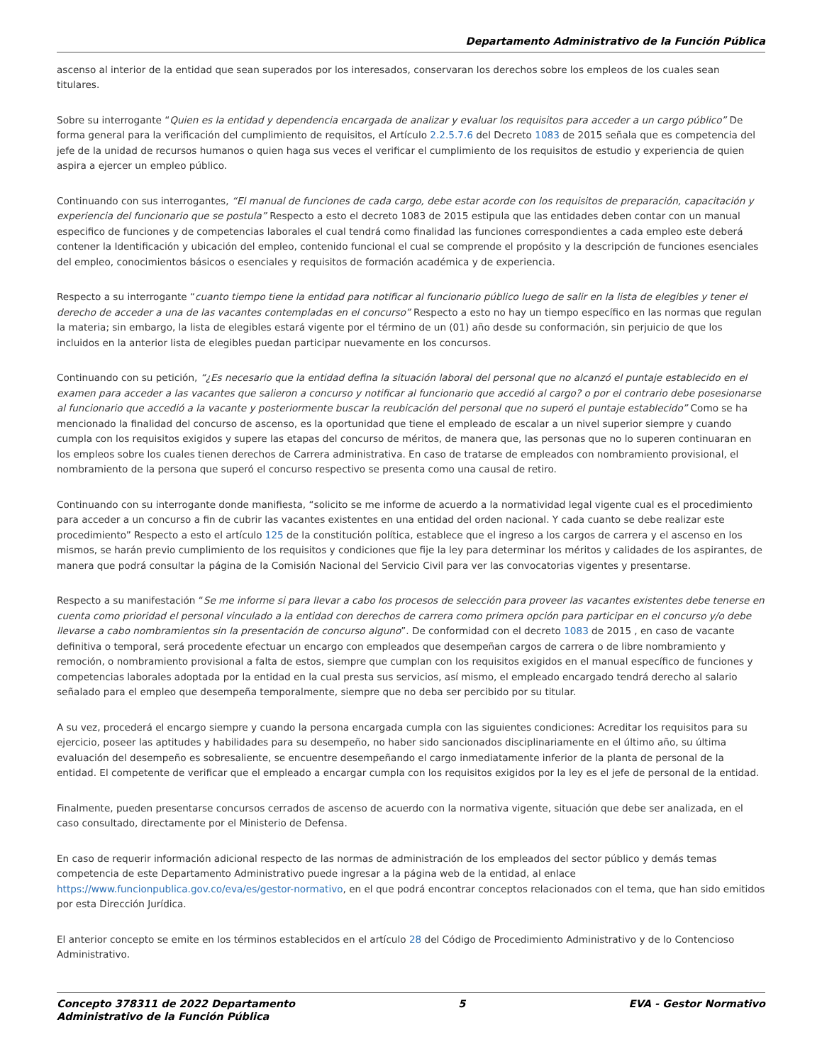Departamento Administrativo de la Función Pública
ascenso al interior de la entidad que sean superados por los interesados, conservaran los derechos sobre los empleos de los cuales sean titulares.
Sobre su interrogante “Quien es la entidad y dependencia encargada de analizar y evaluar los requisitos para acceder a un cargo público” De forma general para la verificación del cumplimiento de requisitos, el Artículo 2.2.5.7.6 del Decreto 1083 de 2015 señala que es competencia del jefe de la unidad de recursos humanos o quien haga sus veces el verificar el cumplimiento de los requisitos de estudio y experiencia de quien aspira a ejercer un empleo público.
Continuando con sus interrogantes, “El manual de funciones de cada cargo, debe estar acorde con los requisitos de preparación, capacitación y experiencia del funcionario que se postula” Respecto a esto el decreto 1083 de 2015 estipula que las entidades deben contar con un manual especifico de funciones y de competencias laborales el cual tendrá como finalidad las funciones correspondientes a cada empleo este deberá contener la Identificación y ubicación del empleo, contenido funcional el cual se comprende el propósito y la descripción de funciones esenciales del empleo, conocimientos básicos o esenciales y requisitos de formación académica y de experiencia.
Respecto a su interrogante “cuanto tiempo tiene la entidad para notificar al funcionario público luego de salir en la lista de elegibles y tener el derecho de acceder a una de las vacantes contempladas en el concurso” Respecto a esto no hay un tiempo específico en las normas que regulan la materia; sin embargo, la lista de elegibles estará vigente por el término de un (01) año desde su conformación, sin perjuicio de que los incluidos en la anterior lista de elegibles puedan participar nuevamente en los concursos.
Continuando con su petición, “¿Es necesario que la entidad defina la situación laboral del personal que no alcanzó el puntaje establecido en el examen para acceder a las vacantes que salieron a concurso y notificar al funcionario que accedió al cargo? o por el contrario debe posesionarse al funcionario que accedió a la vacante y posteriormente buscar la reubicación del personal que no superó el puntaje establecido” Como se ha mencionado la finalidad del concurso de ascenso, es la oportunidad que tiene el empleado de escalar a un nivel superior siempre y cuando cumpla con los requisitos exigidos y supere las etapas del concurso de méritos, de manera que, las personas que no lo superen continuaran en los empleos sobre los cuales tienen derechos de Carrera administrativa. En caso de tratarse de empleados con nombramiento provisional, el nombramiento de la persona que superó el concurso respectivo se presenta como una causal de retiro.
Continuando con su interrogante donde manifiesta, “solicito se me informe de acuerdo a la normatividad legal vigente cual es el procedimiento para acceder a un concurso a fin de cubrir las vacantes existentes en una entidad del orden nacional. Y cada cuanto se debe realizar este procedimiento” Respecto a esto el artículo 125 de la constitución política, establece que el ingreso a los cargos de carrera y el ascenso en los mismos, se harán previo cumplimiento de los requisitos y condiciones que fije la ley para determinar los méritos y calidades de los aspirantes, de manera que podrá consultar la página de la Comisión Nacional del Servicio Civil para ver las convocatorias vigentes y presentarse.
Respecto a su manifestación “Se me informe si para llevar a cabo los procesos de selección para proveer las vacantes existentes debe tenerse en cuenta como prioridad el personal vinculado a la entidad con derechos de carrera como primera opción para participar en el concurso y/o debe llevarse a cabo nombramientos sin la presentación de concurso alguno”. De conformidad con el decreto 1083 de 2015 , en caso de vacante definitiva o temporal, será procedente efectuar un encargo con empleados que desempeñan cargos de carrera o de libre nombramiento y remoción, o nombramiento provisional a falta de estos, siempre que cumplan con los requisitos exigidos en el manual específico de funciones y competencias laborales adoptada por la entidad en la cual presta sus servicios, así mismo, el empleado encargado tendrá derecho al salario señalado para el empleo que desempeña temporalmente, siempre que no deba ser percibido por su titular.
A su vez, procederá el encargo siempre y cuando la persona encargada cumpla con las siguientes condiciones: Acreditar los requisitos para su ejercicio, poseer las aptitudes y habilidades para su desempeño, no haber sido sancionados disciplinariamente en el último año, su última evaluación del desempeño es sobresaliente, se encuentre desempeñando el cargo inmediatamente inferior de la planta de personal de la entidad. El competente de verificar que el empleado a encargar cumpla con los requisitos exigidos por la ley es el jefe de personal de la entidad.
Finalmente, pueden presentarse concursos cerrados de ascenso de acuerdo con la normativa vigente, situación que debe ser analizada, en el caso consultado, directamente por el Ministerio de Defensa.
En caso de requerir información adicional respecto de las normas de administración de los empleados del sector público y demás temas competencia de este Departamento Administrativo puede ingresar a la página web de la entidad, al enlace https://www.funcionpublica.gov.co/eva/es/gestor-normativo, en el que podrá encontrar conceptos relacionados con el tema, que han sido emitidos por esta Dirección Jurídica.
El anterior concepto se emite en los términos establecidos en el artículo 28 del Código de Procedimiento Administrativo y de lo Contencioso Administrativo.
Concepto 378311 de 2022 Departamento
Administrativo de la Función Pública
5 EVA - Gestor Normativo